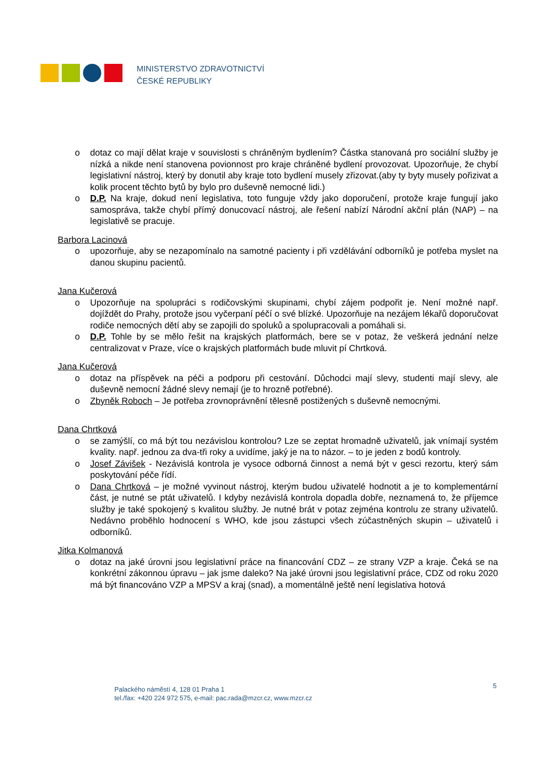MINISTERSTVO ZDRAVOTNICTVÍ
ČESKÉ REPUBLIKY
o dotaz co mají dělat kraje v souvislosti s chráněným bydlením? Částka stanovaná pro sociální služby je nízká a nikde není stanovena povionnost pro kraje chráněné bydlení provozovat. Upozorňuje, že chybí legislativní nástroj, který by donutil aby kraje toto bydlení musely zřizovat.(aby ty byty musely pořizivat a kolik procent těchto bytů by bylo pro duševně nemocné lidi.)
o D.P. Na kraje, dokud není legislativa, toto funguje vždy jako doporučení, protože kraje fungují jako samospráva, takže chybí přímý donucovací nástroj, ale řešení nabízí Národní akční plán (NAP) – na legislativě se pracuje.
Barbora Lacinová
o upozorňuje, aby se nezapomínalo na samotné pacienty i při vzdělávání odborníků je potřeba myslet na danou skupinu pacientů.
Jana Kučerová
o Upozorňuje na spolupráci s rodičovskými skupinami, chybí zájem podpořit je. Není možné např. dojíždět do Prahy, protože jsou vyčerpaní péčí o své blízké. Upozorňuje na nezájem lékařů doporučovat rodiče nemocných dětí aby se zapojili do spoluků a spolupracovali a pomáhali si.
o D.P. Tohle by se mělo řešit na krajských platformách, bere se v potaz, že veškerá jednání nelze centralizovat v Praze, více o krajských platformách bude mluvit pí Chrtková.
Jana Kučerová
o dotaz na příspěvek na péči a podporu při cestování. Důchodci mají slevy, studenti mají slevy, ale duševně nemocní žádné slevy nemají (je to hrozně potřebné).
o Zbyněk Roboch – Je potřeba zrovnoprávnění tělesně postižených s duševně nemocnými.
Dana Chrtková
o se zamýšlí, co má být tou nezávislou kontrolou? Lze se zeptat hromadně uživatelů, jak vnímají systém kvality. např. jednou za dva-tři roky a uvidíme, jaký je na to názor. – to je jeden z bodů kontroly.
o Josef Závišek - Nezávislá kontrola je vysoce odborná činnost a nemá být v gesci rezortu, který sám poskytování péče řídí.
o Dana Chrtková – je možné vyvinout nástroj, kterým budou uživatelé hodnotit a je to komplementární část, je nutné se ptát uživatelů. I kdyby nezávislá kontrola dopadla dobře, neznamená to, že příjemce služby je také spokojený s kvalitou služby. Je nutné brát v potaz zejména kontrolu ze strany uživatelů. Nedávno proběhlo hodnocení s WHO, kde jsou zástupci všech zúčastněných skupin – uživatelů i odborníků.
Jitka Kolmanová
o dotaz na jaké úrovni jsou legislativní práce na financování CDZ – ze strany VZP a kraje. Čeká se na konkrétní zákonnou úpravu – jak jsme daleko? Na jaké úrovni jsou legislativní práce, CDZ od roku 2020 má být financováno VZP a MPSV a kraj (snad), a momentálně ještě není legislativa hotová
5
Palackého náměstí 4, 128 01 Praha 1
tel./fax: +420 224 972 575, e-mail: pac.rada@mzcr.cz, www.mzcr.cz